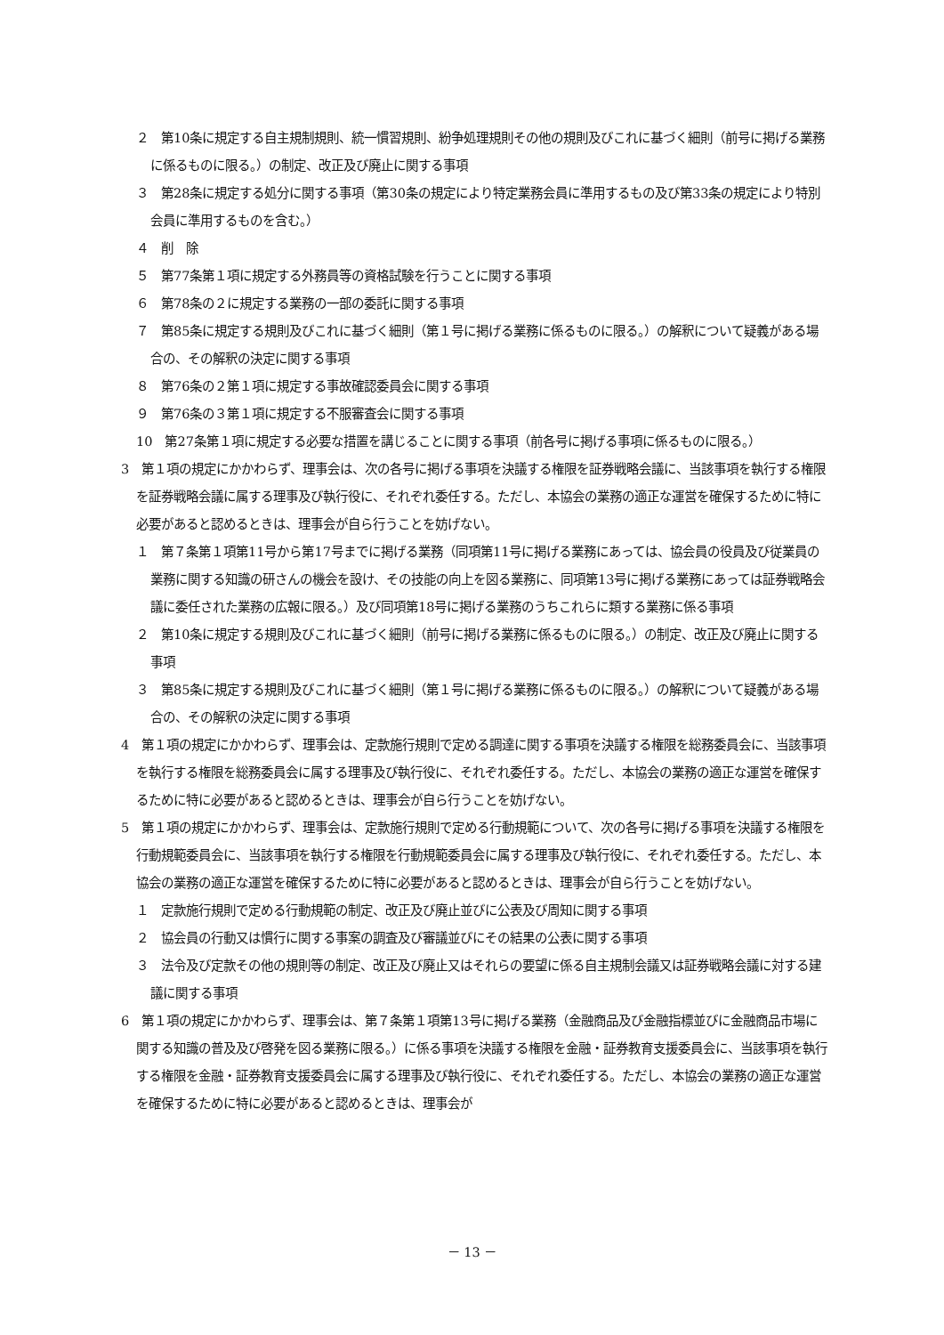２　第10条に規定する自主規制規則、統一慣習規則、紛争処理規則その他の規則及びこれに基づく細則（前号に掲げる業務に係るものに限る。）の制定、改正及び廃止に関する事項
３　第28条に規定する処分に関する事項（第30条の規定により特定業務会員に準用するもの及び第33条の規定により特別会員に準用するものを含む。）
４　削　除
５　第77条第１項に規定する外務員等の資格試験を行うことに関する事項
６　第78条の２に規定する業務の一部の委託に関する事項
７　第85条に規定する規則及びこれに基づく細則（第１号に掲げる業務に係るものに限る。）の解釈について疑義がある場合の、その解釈の決定に関する事項
８　第76条の２第１項に規定する事故確認委員会に関する事項
９　第76条の３第１項に規定する不服審査会に関する事項
10　第27条第１項に規定する必要な措置を講じることに関する事項（前各号に掲げる事項に係るものに限る。）
3　第１項の規定にかかわらず、理事会は、次の各号に掲げる事項を決議する権限を証券戦略会議に、当該事項を執行する権限を証券戦略会議に属する理事及び執行役に、それぞれ委任する。ただし、本協会の業務の適正な運営を確保するために特に必要があると認めるときは、理事会が自ら行うことを妨げない。
１　第７条第１項第11号から第17号までに掲げる業務（同項第11号に掲げる業務にあっては、協会員の役員及び従業員の業務に関する知識の研さんの機会を設け、その技能の向上を図る業務に、同項第13号に掲げる業務にあっては証券戦略会議に委任された業務の広報に限る。）及び同項第18号に掲げる業務のうちこれらに類する業務に係る事項
２　第10条に規定する規則及びこれに基づく細則（前号に掲げる業務に係るものに限る。）の制定、改正及び廃止に関する事項
３　第85条に規定する規則及びこれに基づく細則（第１号に掲げる業務に係るものに限る。）の解釈について疑義がある場合の、その解釈の決定に関する事項
4　第１項の規定にかかわらず、理事会は、定款施行規則で定める調達に関する事項を決議する権限を総務委員会に、当該事項を執行する権限を総務委員会に属する理事及び執行役に、それぞれ委任する。ただし、本協会の業務の適正な運営を確保するために特に必要があると認めるときは、理事会が自ら行うことを妨げない。
5　第１項の規定にかかわらず、理事会は、定款施行規則で定める行動規範について、次の各号に掲げる事項を決議する権限を行動規範委員会に、当該事項を執行する権限を行動規範委員会に属する理事及び執行役に、それぞれ委任する。ただし、本協会の業務の適正な運営を確保するために特に必要があると認めるときは、理事会が自ら行うことを妨げない。
１　定款施行規則で定める行動規範の制定、改正及び廃止並びに公表及び周知に関する事項
２　協会員の行動又は慣行に関する事案の調査及び審議並びにその結果の公表に関する事項
３　法令及び定款その他の規則等の制定、改正及び廃止又はそれらの要望に係る自主規制会議又は証券戦略会議に対する建議に関する事項
6　第１項の規定にかかわらず、理事会は、第７条第１項第13号に掲げる業務（金融商品及び金融指標並びに金融商品市場に関する知識の普及及び啓発を図る業務に限る。）に係る事項を決議する権限を金融・証券教育支援委員会に、当該事項を執行する権限を金融・証券教育支援委員会に属する理事及び執行役に、それぞれ委任する。ただし、本協会の業務の適正な運営を確保するために特に必要があると認めるときは、理事会が
－ 13 －